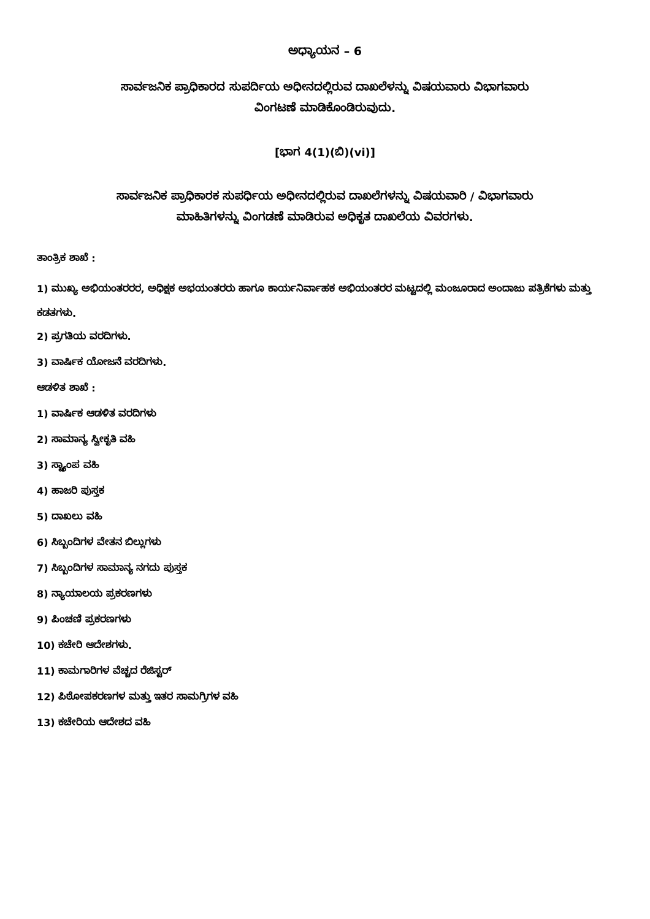ಅಧ್ಯಾಯನ – 6
ಸಾರ್ವಜನಿಕ ಪ್ರಾಧಿಕಾರದ ಸುಪರ್ದಿಯ ಅಧೀನದಲ್ಲಿರುವ ದಾಖಲೆಳನ್ನು ವಿಷಯವಾರು ವಿಭಾಗವಾರು
ವಿಂಗಟಣೆ ಮಾಡಿಕೊಂಡಿರುವುದು.
[ಭಾಗ 4(1)(ಬಿ)(vi)]
ಸಾರ್ವಜನಿಕ ಪ್ರಾಧಿಕಾರಕ ಸುಪರ್ಧಿಯ ಅಧೀನದಲ್ಲಿರುವ ದಾಖಲೆಗಳನ್ನು ವಿಷಯವಾರಿ / ವಿಭಾಗವಾರು
ಮಾಹಿತಿಗಳನ್ನು ವಿಂಗಡಣೆ ಮಾಡಿರುವ ಅಧಿಕೃತ ದಾಖಲೆಯ ವಿವರಗಳು.
ತಾಂತ್ರಿಕ ಶಾಖೆ :
1) ಮುಖ್ಯ ಅಭಿಯಂತರರರ, ಅಧಿಕ್ಷಕ ಅಭಯಂತರರು ಹಾಗೂ ಕಾರ್ಯನಿರ್ವಾಹಕ ಅಭಿಯಂತರರ ಮಟ್ಟದಲ್ಲಿ ಮಂಜೂರಾದ ಅಂದಾಜು ಪತ್ರಿಕೆಗಳು ಮತ್ತು ಕಡತಗಳು.
2) ಪ್ರಗತಿಯ ವರದಿಗಳು.
3) ವಾರ್ಷಿಕ ಯೋಜನೆ ವರದಿಗಳು.
ಆಡಳಿತ ಶಾಖೆ :
1) ವಾರ್ಷಿಕ ಆಡಳಿತ ವರದಿಗಳು
2) ಸಾಮಾನ್ಯ ಸ್ವೀಕೃತಿ ವಹಿ
3) ಸ್ಟ್ಯಾಂಪ ವಹಿ
4) ಹಾಜರಿ ಪುಸ್ತಕ
5) ದಾಖಲು ವಹಿ
6) ಸಿಬ್ಬಂದಿಗಳ ವೇತನ ಬಿಲ್ಲುಗಳು
7) ಸಿಬ್ಬಂದಿಗಳ ಸಾಮಾನ್ಯ ನಗದು ಪುಸ್ತಕ
8) ನ್ಯಾಯಾಲಯ ಪ್ರಕರಣಗಳು
9) ಪಿಂಚಣಿ ಪ್ರಕರಣಗಳು
10) ಕಚೇರಿ ಆದೇಶಗಳು.
11) ಕಾಮಗಾರಿಗಳ ವೆಚ್ಚದ ರೆಜಿಸ್ಟರ್
12) ಪಿಠೋಪಕರಣಗಳ ಮತ್ತು ಇತರ ಸಾಮಗ್ರಿಗಳ ವಹಿ
13) ಕಚೇರಿಯ ಆದೇಶದ ವಹಿ